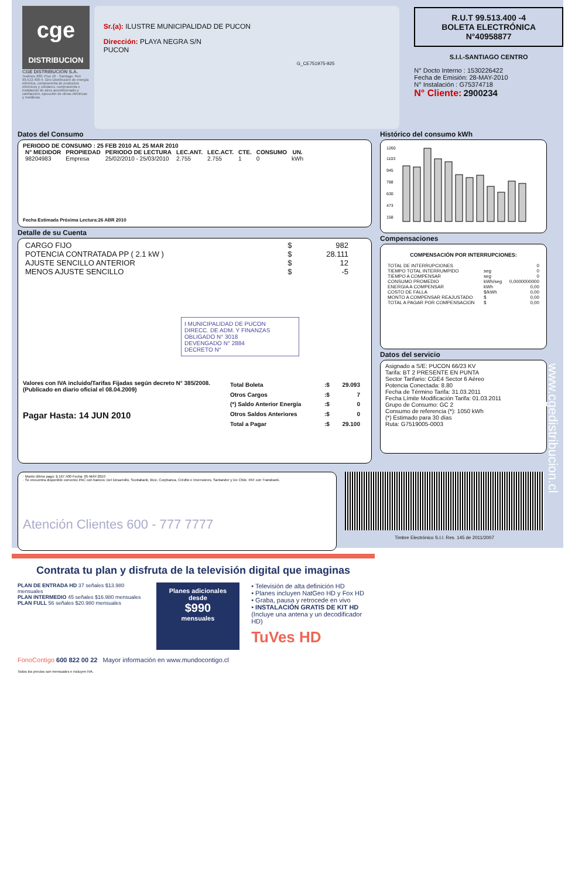cge
DISTRIBUCION
CGE DISTRIBUCIÓN S.A.
Teatinos 280, Piso 16 - Santiago. Rut: 99.513.400-4. Giro Distribución de energía eléctrica, compraventa de productos eléctricos y celulares, compraventa e instalación de aires acondicionado y calefacción, ejecución de obras eléctricas y metálicas.
Sr.(a): ILUSTRE MUNICIPALIDAD DE PUCON
Dirección: PLAYA NEGRA S/N
PUCON
G_CE751975-925
R.U.T 99.513.400 -4
BOLETA ELECTRÓNICA
N°40958877
S.I.I.-SANTIAGO CENTRO
N° Docto Interno : 1530226422
Fecha de Emisión: 28-MAY-2010
N° Instalación : G75374718
N° Cliente: 2900234
Datos del Consumo
PERIODO DE CONSUMO : 25 FEB 2010 AL 25 MAR 2010
| N° MEDIDOR | PROPIEDAD | PERIODO DE LECTURA | LEC.ANT. | LEC.ACT. | CTE. | CONSUMO | UN. |
| --- | --- | --- | --- | --- | --- | --- | --- |
| 98204983 | Empresa | 25/02/2010 - 25/03/2010 | 2.755 | 2.755 | 1 | 0 | kWh |
Fecha Estimada Próxima Lectura:26 ABR 2010
Detalle de su Cuenta
| CARGO FIJO | $ | 982 |
| POTENCIA CONTRATADA PP ( 2.1 kW ) | $ | 28.111 |
| AJUSTE SENCILLO ANTERIOR | $ | 12 |
| MENOS AJUSTE SENCILLO | $ | -5 |
I MUNICIPALIDAD DE PUCON
DIRECC. DE ADM. Y FINANZAS
OBLIGADO N° 3018
DEVENGADO N° 2884
DECRETO N°
Valores con IVA incluido/Tarifas Fijadas según decreto N° 385/2008. (Publicado en diario oficial el 08.04.2009)
Pagar Hasta: 14 JUN 2010
| Total Boleta | :$ | 29.093 |
| Otros Cargos | :$ | 7 |
| (*) Saldo Anterior Energía | :$ | 0 |
| Otros Saldos Anteriores | :$ | 0 |
| Total a Pagar | :$ | 29.100 |
Histórico del consumo kWh
1260
1103
945
788
630
473
158
Compensaciones
COMPENSACIÓN POR INTERRUPCIONES:
| TOTAL DE INTERRUPCIONES | | 0 |
| TIEMPO TOTAL INTERRUMPIDO | seg | 0 |
| TIEMPO A COMPENSAR | seg | 0 |
| CONSUMO PROMEDIO | kWh/seg | 0,0000000000 |
| ENERGIA A COMPENSAR | kWh | 0,00 |
| COSTO DE FALLA | $/kWh | 0,00 |
| MONTO A COMPENSAR REAJUSTADO | $ | 0,00 |
| TOTAL A PAGAR POR COMPENSACION | $ | 0,00 |
Datos del servicio
Asignado a S/E: PUCON 66/23 KV
Tarifa: BT 2 PRESENTE EN PUNTA
Sector Tarifario: CGE4 Sector 6 Aéreo
Potencia Conectada: 8.80
Fecha de Término Tarifa: 31.03.2011
Fecha Límite Modificación Tarifa: 01.03.2011
Grupo de Consumo: GC 2
Consumo de referencia (*): 1050 kWh
(*) Estimado para 30 días
Ruta: G7519005-0003
· Monto último pago: $ 167.400 Fecha: 05-MAY-2010
· Se encuentra disponible convenio PAC con bancos: Del Desarrollo, Scotiabank, Bice, Corpbanca, Crédito e Inversiones, Santander y De Chile. PAT con Transbank.
Atención Clientes 600 - 777 7777
Timbre Electrónico S.I.I. Res. 145 de 2011/2007
www.cgedistribucion.cl
Contrata tu plan y disfruta de la televisión digital que imaginas
PLAN DE ENTRADA HD 37 señales $13.980 mensuales
PLAN INTERMEDIO 45 señales $16.980 mensuales
PLAN FULL 56 señales $20.980 mensuales
Planes adicionales desde
$990
mensuales
• Televisión de alta definición HD
• Planes incluyen NatGeo HD y Fox HD
• Graba, pausa y retrocede en vivo
• INSTALACIÓN GRATIS DE KIT HD
(Incluye una antena y un decodificador HD)
TuVes HD
FonoContigo 600 822 00 22 Mayor información en www.mundocontigo.cl
Todos los precios son mensuales e incluyen IVA.